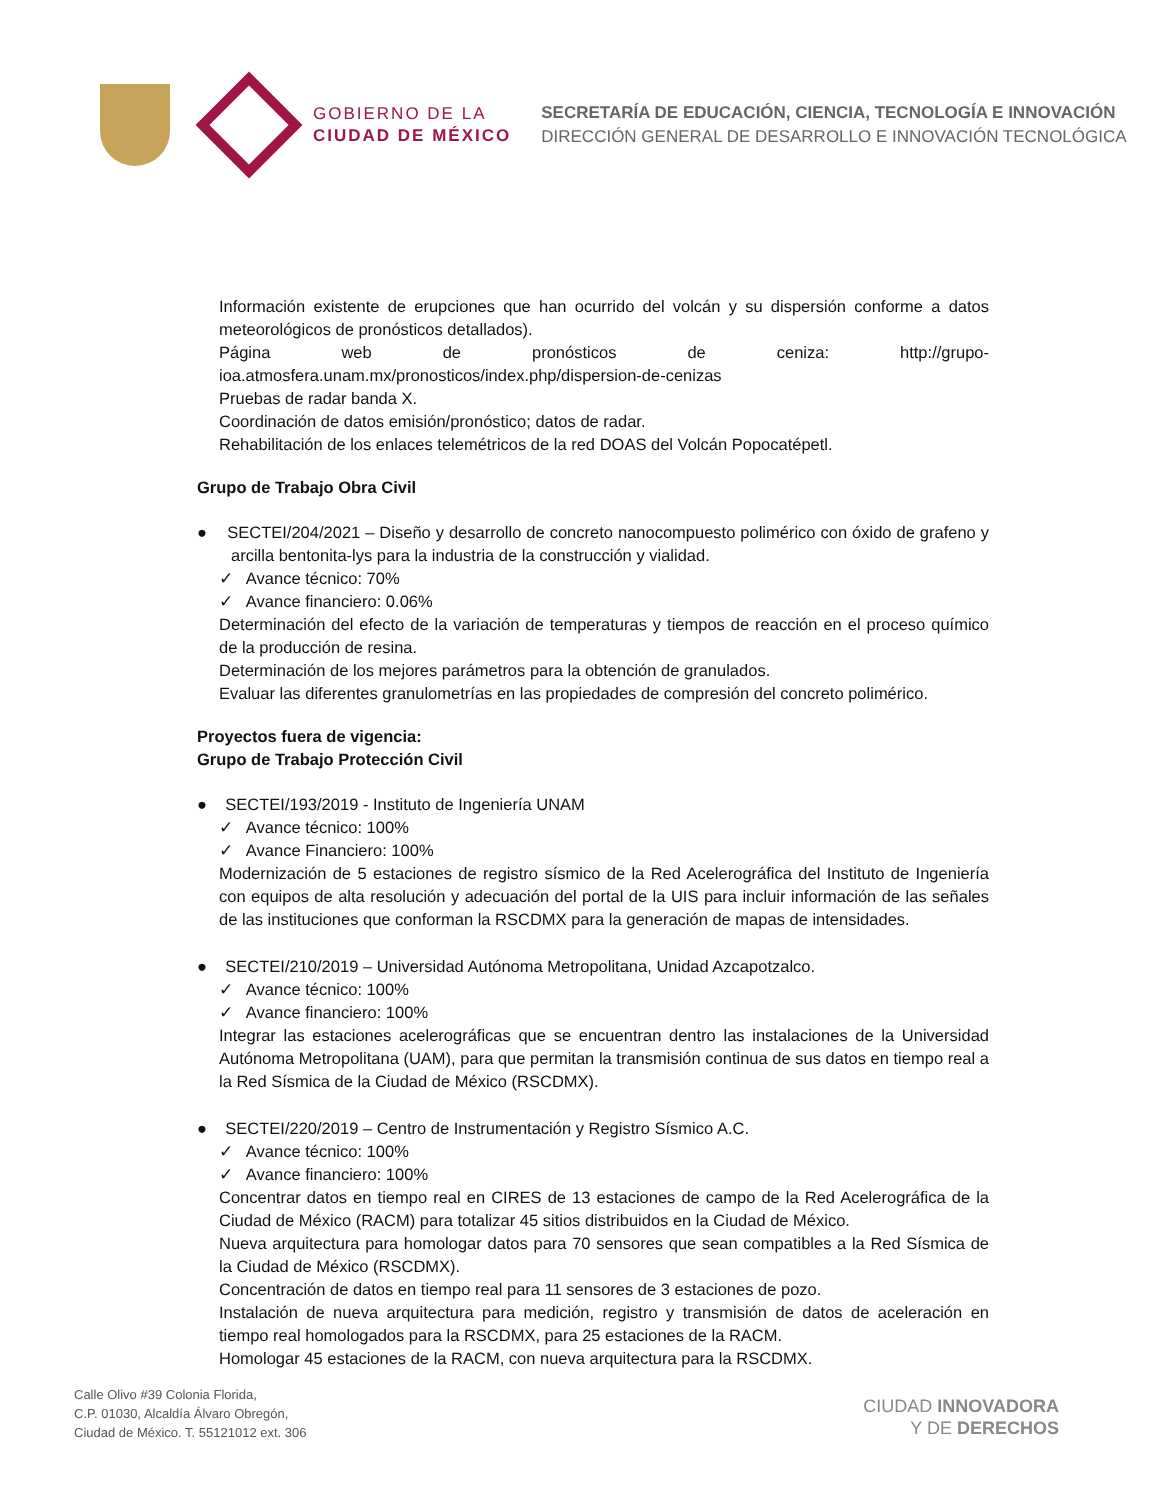GOBIERNO DE LA
CIUDAD DE MÉXICO
SECRETARÍA DE EDUCACIÓN, CIENCIA, TECNOLOGÍA E INNOVACIÓN
DIRECCIÓN GENERAL DE DESARROLLO E INNOVACIÓN TECNOLÓGICA
Información existente de erupciones que han ocurrido del volcán y su dispersión conforme a datos meteorológicos de pronósticos detallados).
Página web de pronósticos de ceniza: http://grupo-ioa.atmosfera.unam.mx/pronosticos/index.php/dispersion-de-cenizas
Pruebas de radar banda X.
Coordinación de datos emisión/pronóstico; datos de radar.
Rehabilitación de los enlaces telemétricos de la red DOAS del Volcán Popocatépetl.
Grupo de Trabajo Obra Civil
● SECTEI/204/2021 – Diseño y desarrollo de concreto nanocompuesto polimérico con óxido de grafeno y arcilla bentonita-lys para la industria de la construcción y vialidad.
✓ Avance técnico: 70%
✓ Avance financiero: 0.06%
Determinación del efecto de la variación de temperaturas y tiempos de reacción en el proceso químico de la producción de resina.
Determinación de los mejores parámetros para la obtención de granulados.
Evaluar las diferentes granulometrías en las propiedades de compresión del concreto polimérico.
Proyectos fuera de vigencia:
Grupo de Trabajo Protección Civil
● SECTEI/193/2019 - Instituto de Ingeniería UNAM
✓ Avance técnico: 100%
✓ Avance Financiero: 100%
Modernización de 5 estaciones de registro sísmico de la Red Acelerográfica del Instituto de Ingeniería con equipos de alta resolución y adecuación del portal de la UIS para incluir información de las señales de las instituciones que conforman la RSCDMX para la generación de mapas de intensidades.
● SECTEI/210/2019 – Universidad Autónoma Metropolitana, Unidad Azcapotzalco.
✓ Avance técnico: 100%
✓ Avance financiero: 100%
Integrar las estaciones acelerográficas que se encuentran dentro las instalaciones de la Universidad Autónoma Metropolitana (UAM), para que permitan la transmisión continua de sus datos en tiempo real a la Red Sísmica de la Ciudad de México (RSCDMX).
● SECTEI/220/2019 – Centro de Instrumentación y Registro Sísmico A.C.
✓ Avance técnico: 100%
✓ Avance financiero: 100%
Concentrar datos en tiempo real en CIRES de 13 estaciones de campo de la Red Acelerográfica de la Ciudad de México (RACM) para totalizar 45 sitios distribuidos en la Ciudad de México.
Nueva arquitectura para homologar datos para 70 sensores que sean compatibles a la Red Sísmica de la Ciudad de México (RSCDMX).
Concentración de datos en tiempo real para 11 sensores de 3 estaciones de pozo.
Instalación de nueva arquitectura para medición, registro y transmisión de datos de aceleración en tiempo real homologados para la RSCDMX, para 25 estaciones de la RACM.
Homologar 45 estaciones de la RACM, con nueva arquitectura para la RSCDMX.
Calle Olivo #39 Colonia Florida,
C.P. 01030, Alcaldía Álvaro Obregón,
Ciudad de México. T. 55121012 ext. 306
CIUDAD INNOVADORA
Y DE DERECHOS